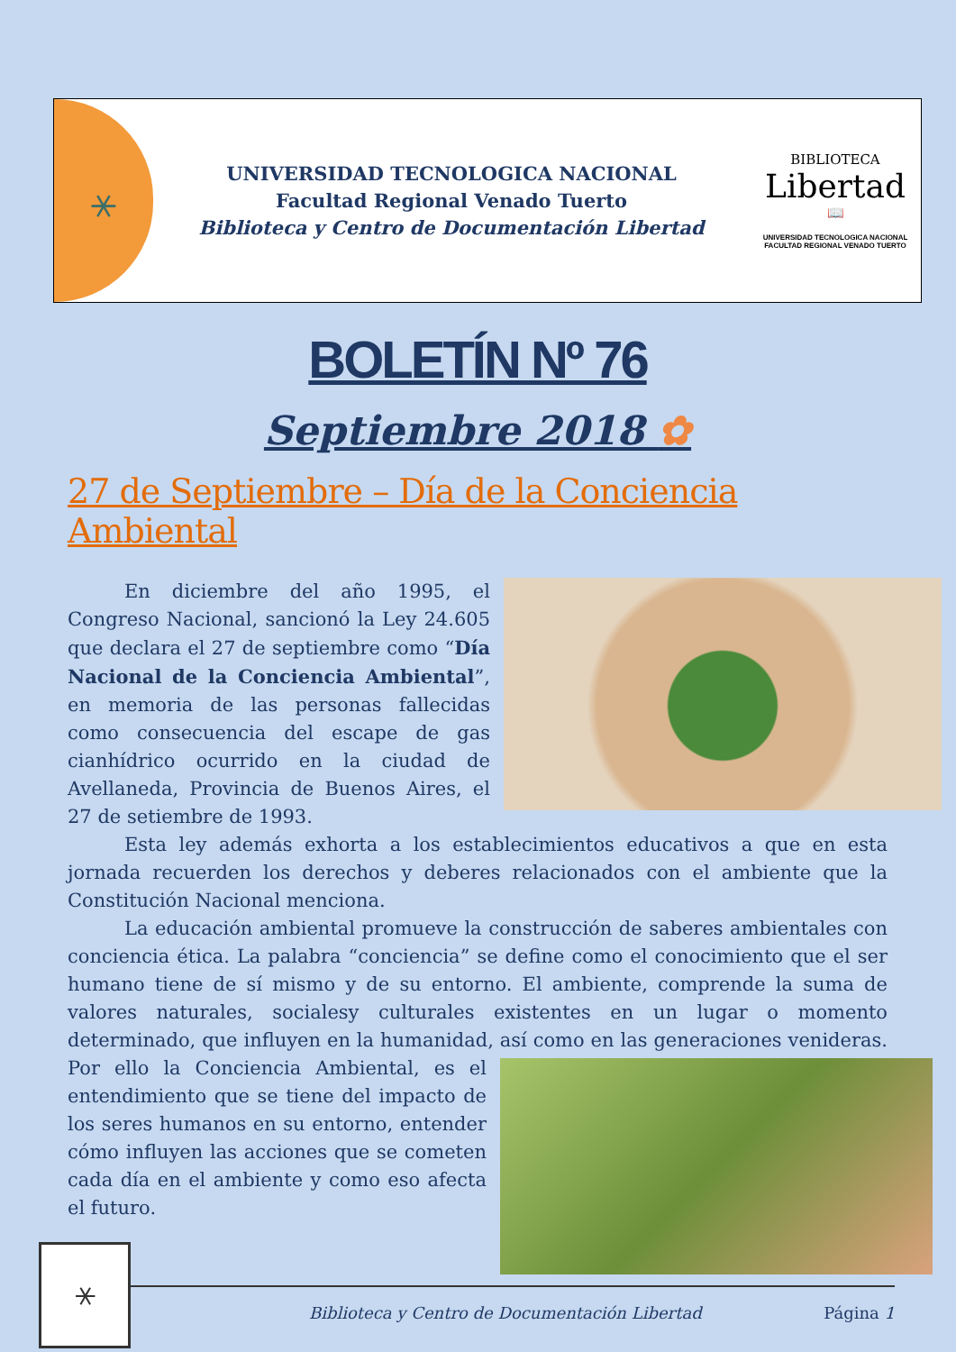⚹
UNIVERSIDAD TECNOLOGICA NACIONAL
Facultad Regional Venado Tuerto
Biblioteca y Centro de Documentación Libertad
BIBLIOTECA
Libertad
📖
UNIVERSIDAD TECNOLOGICA NACIONAL
FACULTAD REGIONAL VENADO TUERTO
BOLETÍN Nº 76
Septiembre 2018 ✿
27 de Septiembre – Día de la Conciencia Ambiental
En diciembre del año 1995, el Congreso Nacional, sancionó la Ley 24.605 que declara el 27 de septiembre como “Día Nacional de la Conciencia Ambiental”, en memoria de las personas fallecidas como consecuencia del escape de gas cianhídrico ocurrido en la ciudad de Avellaneda, Provincia de Buenos Aires, el 27 de setiembre de 1993.
Esta ley además exhorta a los establecimientos educativos a que en esta jornada recuerden los derechos y deberes relacionados con el ambiente que la Constitución Nacional menciona.
La educación ambiental promueve la construcción de saberes ambientales con conciencia ética. La palabra “conciencia” se define como el conocimiento que el ser humano tiene de sí mismo y de su entorno. El ambiente, comprende la suma de valores naturales, socialesy culturales existentes en un lugar o momento determinado, que influyen en la humanidad, así como en las generaciones venideras. Por ello la Conciencia Ambiental, es el entendimiento que se tiene del impacto de los seres humanos en su entorno, entender cómo influyen las acciones que se cometen cada día en el ambiente y como eso afecta el futuro.
⚹
Biblioteca y Centro de Documentación Libertad
Página 1